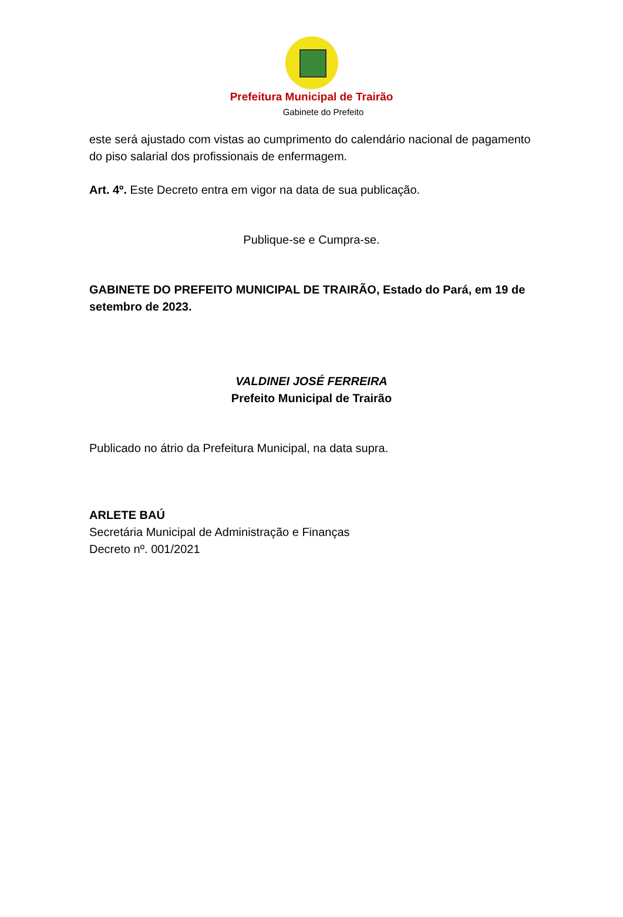Prefeitura Municipal de Trairão
Gabinete do Prefeito
este será ajustado com vistas ao cumprimento do calendário nacional de pagamento do piso salarial dos profissionais de enfermagem.
Art. 4º. Este Decreto entra em vigor na data de sua publicação.
Publique-se e Cumpra-se.
GABINETE DO PREFEITO MUNICIPAL DE TRAIRÃO, Estado do Pará, em 19 de setembro de 2023.
VALDINEI JOSÉ FERREIRA
Prefeito Municipal de Trairão
Publicado no átrio da Prefeitura Municipal, na data supra.
ARLETE BAÚ
Secretária Municipal de Administração e Finanças
Decreto nº. 001/2021